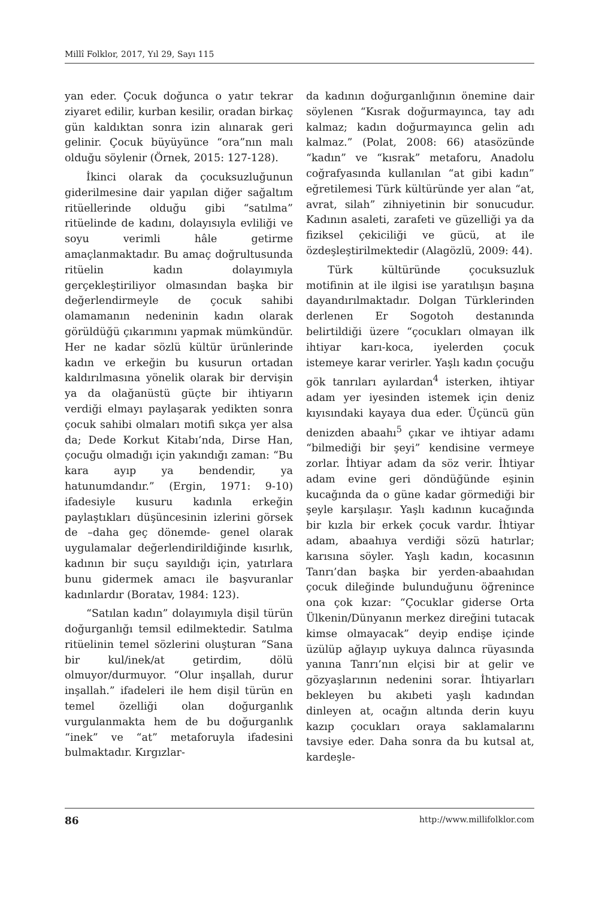Millî Folklor, 2017, Yıl 29, Sayı 115
yan eder. Çocuk doğunca o yatır tekrar ziyaret edilir, kurban kesilir, oradan birkaç gün kaldıktan sonra izin alınarak geri gelinir. Çocuk büyüyünce “ora”nın malı olduğu söylenir (Örnek, 2015: 127-128).
İkinci olarak da çocuksuzluğunun giderilmesine dair yapılan diğer sağaltım ritüellerinde olduğu gibi “satılma” ritüelinde de kadını, dolayısıyla evliliği ve soyu verimli hâle getirme amaçlanmaktadır. Bu amaç doğrultusunda ritüelin kadın dolayımıyla gerçekleştiriliyor olmasından başka bir değerlendirmeyle de çocuk sahibi olamamanın nedeninin kadın olarak görüldüğü çıkarımını yapmak mümkündür. Her ne kadar sözlü kültür ürünlerinde kadın ve erkeğin bu kusurun ortadan kaldırılmasına yönelik olarak bir dervişin ya da olağanüstü güçte bir ihtiyarın verdiği elmayı paylaşarak yedikten sonra çocuk sahibi olmaları motifi sıkça yer alsa da; Dede Korkut Kitabı’nda, Dirse Han, çocuğu olmadığı için yakındığı zaman: “Bu kara ayıp ya bendendir, ya hatunumdandır.” (Ergin, 1971: 9-10) ifadesiyle kusuru kadınla erkeğin paylaştıkları düşüncesinin izlerini görsek de –daha geç dönemde- genel olarak uygulamalar değerlendirildiğinde kısırlık, kadının bir suçu sayıldığı için, yatırlara bunu gidermek amacı ile başvuranlar kadınlardır (Boratav, 1984: 123).
“Satılan kadın” dolayımıyla dişil türün doğurganlığı temsil edilmektedir. Satılma ritüelinin temel sözlerini oluşturan “Sana bir kul/inek/at getirdim, dölü olmuyor/durmuyor. “Olur inşallah, durur inşallah.” ifadeleri ile hem dişil türün en temel özelliği olan doğurganlık vurgulanmakta hem de bu doğurganlık “inek” ve “at” metaforuyla ifadesini bulmaktadır. Kırgızlar-
da kadının doğurganlığının önemine dair söylenen “Kısrak doğurmayınca, tay adı kalmaz; kadın doğurmayınca gelin adı kalmaz.” (Polat, 2008: 66) atasözünde “kadın” ve “kısrak” metaforu, Anadolu coğrafyasında kullanılan “at gibi kadın” eğretilemesi Türk kültüründe yer alan “at, avrat, silah” zihniyetinin bir sonucudur. Kadının asaleti, zarafeti ve güzelliği ya da fiziksel çekiciliği ve gücü, at ile özdeşleştirilmektedir (Alagözlü, 2009: 44).
Türk kültüründe çocuksuzluk motifinin at ile ilgisi ise yaratılışın başına dayandırılmaktadır. Dolgan Türklerinden derlenen Er Sogotoh destanında belirtildiği üzere “çocukları olmayan ilk ihtiyar karı-koca, iyelerden çocuk istemeye karar verirler. Yaşlı kadın çocuğu gök tanrıları ayılardan<sup>4</sup> isterken, ihtiyar adam yer iyesinden istemek için deniz kıyısındaki kayaya dua eder. Üçüncü gün denizden abaahı<sup>5</sup> çıkar ve ihtiyar adamı “bilmediği bir şeyi” kendisine vermeye zorlar. İhtiyar adam da söz verir. İhtiyar adam evine geri döndüğünde eşinin kucağında da o güne kadar görmediği bir şeyle karşılaşır. Yaşlı kadının kucağında bir kızla bir erkek çocuk vardır. İhtiyar adam, abaahıya verdiği sözü hatırlar; karısına söyler. Yaşlı kadın, kocasının Tanrı’dan başka bir yerden-abaahıdan çocuk dileğinde bulunduğunu öğrenince ona çok kızar: “Çocuklar giderse Orta Ülkenin/Dünyanın merkez direğini tutacak kimse olmayacak” deyip endişe içinde üzülüp ağlayıp uykuya dalınca rüyasında yanına Tanrı’nın elçisi bir at gelir ve gözyaşlarının nedenini sorar. İhtiyarları bekleyen bu akıbeti yaşlı kadından dinleyen at, ocağın altında derin kuyu kazıp çocukları oraya saklamalarını tavsiye eder. Daha sonra da bu kutsal at, kardeşle-
86 http://www.millifolklor.com